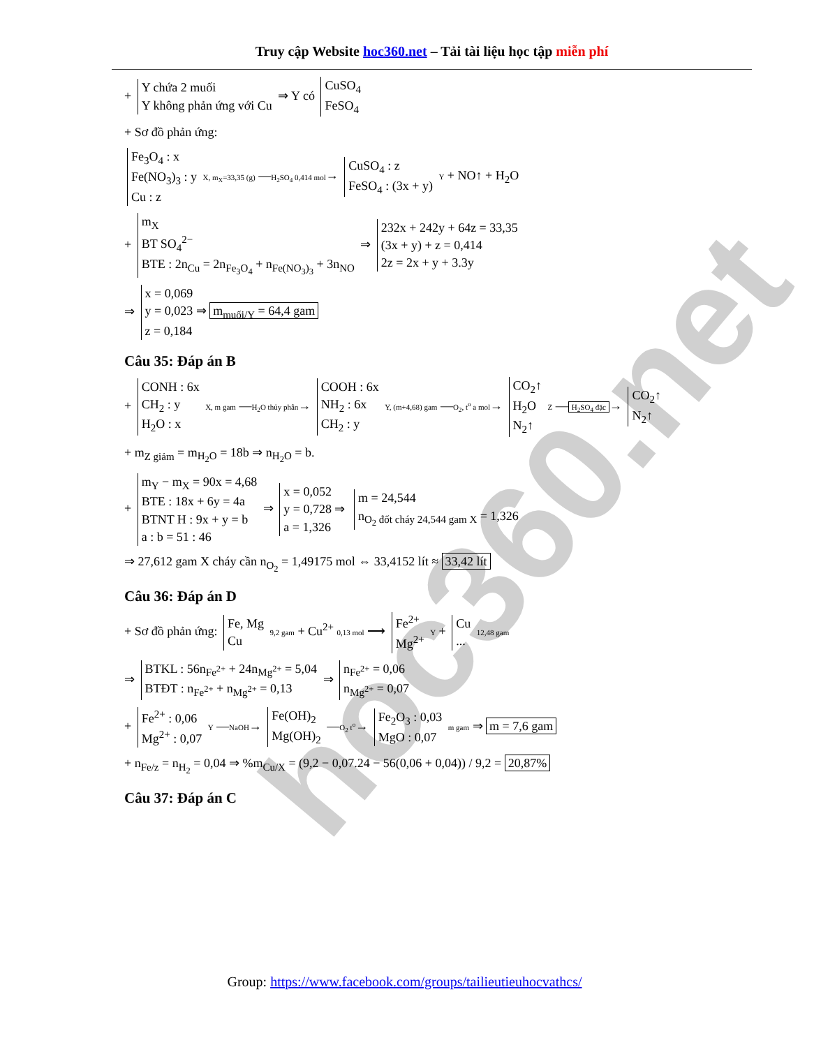hoc360.net
Truy cập Website hoc360.net – Tải tài liệu học tập miễn phí
+ Y chứa 2 muối
Y không phản ứng với Cu ⇒ Y có CuSO<sub>4</sub>
FeSO<sub>4</sub>
+ Sơ đồ phản ứng:
Fe<sub>3</sub>O<sub>4</sub> : x
Fe(NO<sub>3</sub>)<sub>3</sub> : y
Cu : z X, m<sub>X</sub>=33,35 (g) —H<sub>2</sub>SO<sub>4</sub> 0,414 mol→ CuSO<sub>4</sub> : z
FeSO<sub>4</sub> : (3x + y) Y + NO↑ + H<sub>2</sub>O
+ m<sub>X</sub>
BT SO<sub>4</sub><sup>2−</sup>
BTE : 2n<sub>Cu</sub> = 2n<sub>Fe<sub>3</sub>O<sub>4</sub></sub> + n<sub>Fe(NO<sub>3</sub>)<sub>3</sub></sub> + 3n<sub>NO</sub> ⇒ 232x + 242y + 64z = 33,35
(3x + y) + z = 0,414
2z = 2x + y + 3.3y
⇒ x = 0,069
y = 0,023 ⇒ m<sub>muối/Y</sub> = 64,4 gam
z = 0,184
Câu 35: Đáp án B
+ CONH : 6x
CH<sub>2</sub> : y
H<sub>2</sub>O : x X, m gam —H<sub>2</sub>O thủy phân→ COOH : 6x
NH<sub>2</sub> : 6x
CH<sub>2</sub> : y Y, (m+4,68) gam —O<sub>2</sub>, t<sup>o</sup> a mol→ CO<sub>2</sub>↑
H<sub>2</sub>O
N<sub>2</sub>↑ Z — H<sub>2</sub>SO<sub>4</sub> đặc → CO<sub>2</sub>↑
N<sub>2</sub>↑
+ m<sub>Z giảm</sub> = m<sub>H<sub>2</sub>O</sub> = 18b ⇒ n<sub>H<sub>2</sub>O</sub> = b.
+ m<sub>Y</sub> − m<sub>X</sub> = 90x = 4,68
BTE : 18x + 6y = 4a
BTNT H : 9x + y = b
a : b = 51 : 46 ⇒ x = 0,052
y = 0,728 ⇒
a = 1,326 m = 24,544
n<sub>O<sub>2</sub> đốt cháy 24,544 gam X</sub> = 1,326
⇒ 27,612 gam X cháy cần n<sub>O<sub>2</sub></sub> = 1,49175 mol ⇔ 33,4152 lít ≈ 33,42 lít
Câu 36: Đáp án D
+ Sơ đồ phản ứng: Fe, Mg
Cu 9,2 gam + Cu<sup>2+</sup> 0,13 mol ⟶ Fe<sup>2+</sup>
Mg<sup>2+</sup> Y + Cu
... 12,48 gam
⇒ BTKL : 56n<sub>Fe<sup>2+</sup></sub> + 24n<sub>Mg<sup>2+</sup></sub> = 5,04
BTĐT : n<sub>Fe<sup>2+</sup></sub> + n<sub>Mg<sup>2+</sup></sub> = 0,13 ⇒ n<sub>Fe<sup>2+</sup></sub> = 0,06
n<sub>Mg<sup>2+</sup></sub> = 0,07
+ Fe<sup>2+</sup> : 0,06
Mg<sup>2+</sup> : 0,07 Y —NaOH→ Fe(OH)<sub>2</sub>
Mg(OH)<sub>2</sub> —O<sub>2</sub> t<sup>o</sup>→ Fe<sub>2</sub>O<sub>3</sub> : 0,03
MgO : 0,07 m gam ⇒ m = 7,6 gam
+ n<sub>Fe/z</sub> = n<sub>H<sub>2</sub></sub> = 0,04 ⇒ %m<sub>Cu/X</sub> = (9,2 − 0,07.24 − 56(0,06 + 0,04)) / 9,2 = 20,87%
Câu 37: Đáp án C
Group: https://www.facebook.com/groups/tailieutieuhocvathcs/